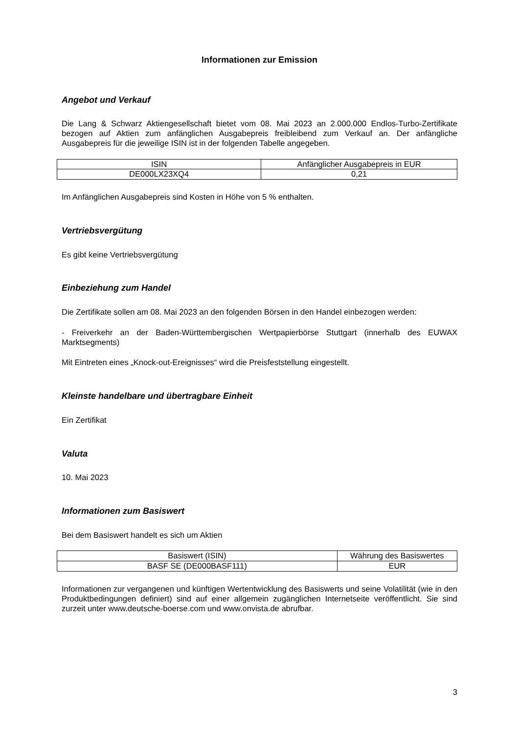Informationen zur Emission
Angebot und Verkauf
Die Lang & Schwarz Aktiengesellschaft bietet vom 08. Mai 2023 an 2.000.000 Endlos-Turbo-Zertifikate bezogen auf Aktien zum anfänglichen Ausgabepreis freibleibend zum Verkauf an. Der anfängliche Ausgabepreis für die jeweilige ISIN ist in der folgenden Tabelle angegeben.
| ISIN | Anfänglicher Ausgabepreis in EUR |
| --- | --- |
| DE000LX23XQ4 | 0,21 |
Im Anfänglichen Ausgabepreis sind Kosten in Höhe von 5 % enthalten.
Vertriebsvergütung
Es gibt keine Vertriebsvergütung
Einbeziehung zum Handel
Die Zertifikate sollen am 08. Mai 2023 an den folgenden Börsen in den Handel einbezogen werden:
- Freiverkehr an der Baden-Württembergischen Wertpapierbörse Stuttgart (innerhalb des EUWAX Marktsegments)
Mit Eintreten eines „Knock-out-Ereignisses“ wird die Preisfeststellung eingestellt.
Kleinste handelbare und übertragbare Einheit
Ein Zertifikat
Valuta
10. Mai 2023
Informationen zum Basiswert
Bei dem Basiswert handelt es sich um Aktien
| Basiswert (ISIN) | Währung des Basiswertes |
| --- | --- |
| BASF SE (DE000BASF111) | EUR |
Informationen zur vergangenen und künftigen Wertentwicklung des Basiswerts und seine Volatilität (wie in den Produktbedingungen definiert) sind auf einer allgemein zugänglichen Internetseite veröffentlicht. Sie sind zurzeit unter www.deutsche-boerse.com und www.onvista.de abrufbar.
3